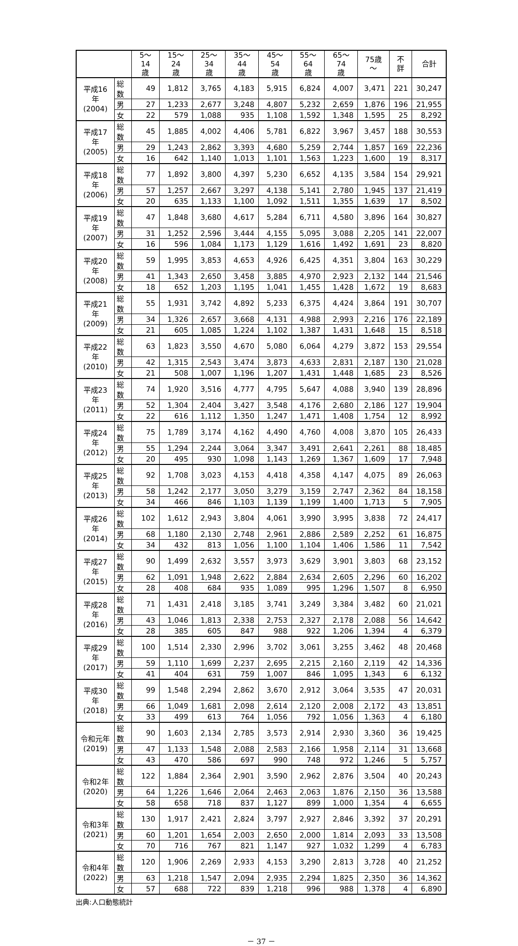| | | 5～14 歳 | 15～24 歳 | 25～34 歳 | 35～44 歳 | 45～54 歳 | 55～64 歳 | 65～74 歳 | 75歳～ | 不詳 | 合計 |
| --- | --- | --- | --- | --- | --- | --- | --- | --- | --- | --- | --- |
| 平成16年 (2004) | 総数 | 49 | 1,812 | 3,765 | 4,183 | 5,915 | 6,824 | 4,007 | 3,471 | 221 | 30,247 |
| | 男 | 27 | 1,233 | 2,677 | 3,248 | 4,807 | 5,232 | 2,659 | 1,876 | 196 | 21,955 |
| | 女 | 22 | 579 | 1,088 | 935 | 1,108 | 1,592 | 1,348 | 1,595 | 25 | 8,292 |
| 平成17年 (2005) | 総数 | 45 | 1,885 | 4,002 | 4,406 | 5,781 | 6,822 | 3,967 | 3,457 | 188 | 30,553 |
| | 男 | 29 | 1,243 | 2,862 | 3,393 | 4,680 | 5,259 | 2,744 | 1,857 | 169 | 22,236 |
| | 女 | 16 | 642 | 1,140 | 1,013 | 1,101 | 1,563 | 1,223 | 1,600 | 19 | 8,317 |
| 平成18年 (2006) | 総数 | 77 | 1,892 | 3,800 | 4,397 | 5,230 | 6,652 | 4,135 | 3,584 | 154 | 29,921 |
| | 男 | 57 | 1,257 | 2,667 | 3,297 | 4,138 | 5,141 | 2,780 | 1,945 | 137 | 21,419 |
| | 女 | 20 | 635 | 1,133 | 1,100 | 1,092 | 1,511 | 1,355 | 1,639 | 17 | 8,502 |
| 平成19年 (2007) | 総数 | 47 | 1,848 | 3,680 | 4,617 | 5,284 | 6,711 | 4,580 | 3,896 | 164 | 30,827 |
| | 男 | 31 | 1,252 | 2,596 | 3,444 | 4,155 | 5,095 | 3,088 | 2,205 | 141 | 22,007 |
| | 女 | 16 | 596 | 1,084 | 1,173 | 1,129 | 1,616 | 1,492 | 1,691 | 23 | 8,820 |
| 平成20年 (2008) | 総数 | 59 | 1,995 | 3,853 | 4,653 | 4,926 | 6,425 | 4,351 | 3,804 | 163 | 30,229 |
| | 男 | 41 | 1,343 | 2,650 | 3,458 | 3,885 | 4,970 | 2,923 | 2,132 | 144 | 21,546 |
| | 女 | 18 | 652 | 1,203 | 1,195 | 1,041 | 1,455 | 1,428 | 1,672 | 19 | 8,683 |
| 平成21年 (2009) | 総数 | 55 | 1,931 | 3,742 | 4,892 | 5,233 | 6,375 | 4,424 | 3,864 | 191 | 30,707 |
| | 男 | 34 | 1,326 | 2,657 | 3,668 | 4,131 | 4,988 | 2,993 | 2,216 | 176 | 22,189 |
| | 女 | 21 | 605 | 1,085 | 1,224 | 1,102 | 1,387 | 1,431 | 1,648 | 15 | 8,518 |
| 平成22年 (2010) | 総数 | 63 | 1,823 | 3,550 | 4,670 | 5,080 | 6,064 | 4,279 | 3,872 | 153 | 29,554 |
| | 男 | 42 | 1,315 | 2,543 | 3,474 | 3,873 | 4,633 | 2,831 | 2,187 | 130 | 21,028 |
| | 女 | 21 | 508 | 1,007 | 1,196 | 1,207 | 1,431 | 1,448 | 1,685 | 23 | 8,526 |
| 平成23年 (2011) | 総数 | 74 | 1,920 | 3,516 | 4,777 | 4,795 | 5,647 | 4,088 | 3,940 | 139 | 28,896 |
| | 男 | 52 | 1,304 | 2,404 | 3,427 | 3,548 | 4,176 | 2,680 | 2,186 | 127 | 19,904 |
| | 女 | 22 | 616 | 1,112 | 1,350 | 1,247 | 1,471 | 1,408 | 1,754 | 12 | 8,992 |
| 平成24年 (2012) | 総数 | 75 | 1,789 | 3,174 | 4,162 | 4,490 | 4,760 | 4,008 | 3,870 | 105 | 26,433 |
| | 男 | 55 | 1,294 | 2,244 | 3,064 | 3,347 | 3,491 | 2,641 | 2,261 | 88 | 18,485 |
| | 女 | 20 | 495 | 930 | 1,098 | 1,143 | 1,269 | 1,367 | 1,609 | 17 | 7,948 |
| 平成25年 (2013) | 総数 | 92 | 1,708 | 3,023 | 4,153 | 4,418 | 4,358 | 4,147 | 4,075 | 89 | 26,063 |
| | 男 | 58 | 1,242 | 2,177 | 3,050 | 3,279 | 3,159 | 2,747 | 2,362 | 84 | 18,158 |
| | 女 | 34 | 466 | 846 | 1,103 | 1,139 | 1,199 | 1,400 | 1,713 | 5 | 7,905 |
| 平成26年 (2014) | 総数 | 102 | 1,612 | 2,943 | 3,804 | 4,061 | 3,990 | 3,995 | 3,838 | 72 | 24,417 |
| | 男 | 68 | 1,180 | 2,130 | 2,748 | 2,961 | 2,886 | 2,589 | 2,252 | 61 | 16,875 |
| | 女 | 34 | 432 | 813 | 1,056 | 1,100 | 1,104 | 1,406 | 1,586 | 11 | 7,542 |
| 平成27年 (2015) | 総数 | 90 | 1,499 | 2,632 | 3,557 | 3,973 | 3,629 | 3,901 | 3,803 | 68 | 23,152 |
| | 男 | 62 | 1,091 | 1,948 | 2,622 | 2,884 | 2,634 | 2,605 | 2,296 | 60 | 16,202 |
| | 女 | 28 | 408 | 684 | 935 | 1,089 | 995 | 1,296 | 1,507 | 8 | 6,950 |
| 平成28年 (2016) | 総数 | 71 | 1,431 | 2,418 | 3,185 | 3,741 | 3,249 | 3,384 | 3,482 | 60 | 21,021 |
| | 男 | 43 | 1,046 | 1,813 | 2,338 | 2,753 | 2,327 | 2,178 | 2,088 | 56 | 14,642 |
| | 女 | 28 | 385 | 605 | 847 | 988 | 922 | 1,206 | 1,394 | 4 | 6,379 |
| 平成29年 (2017) | 総数 | 100 | 1,514 | 2,330 | 2,996 | 3,702 | 3,061 | 3,255 | 3,462 | 48 | 20,468 |
| | 男 | 59 | 1,110 | 1,699 | 2,237 | 2,695 | 2,215 | 2,160 | 2,119 | 42 | 14,336 |
| | 女 | 41 | 404 | 631 | 759 | 1,007 | 846 | 1,095 | 1,343 | 6 | 6,132 |
| 平成30年 (2018) | 総数 | 99 | 1,548 | 2,294 | 2,862 | 3,670 | 2,912 | 3,064 | 3,535 | 47 | 20,031 |
| | 男 | 66 | 1,049 | 1,681 | 2,098 | 2,614 | 2,120 | 2,008 | 2,172 | 43 | 13,851 |
| | 女 | 33 | 499 | 613 | 764 | 1,056 | 792 | 1,056 | 1,363 | 4 | 6,180 |
| 令和元年 (2019) | 総数 | 90 | 1,603 | 2,134 | 2,785 | 3,573 | 2,914 | 2,930 | 3,360 | 36 | 19,425 |
| | 男 | 47 | 1,133 | 1,548 | 2,088 | 2,583 | 2,166 | 1,958 | 2,114 | 31 | 13,668 |
| | 女 | 43 | 470 | 586 | 697 | 990 | 748 | 972 | 1,246 | 5 | 5,757 |
| 令和2年 (2020) | 総数 | 122 | 1,884 | 2,364 | 2,901 | 3,590 | 2,962 | 2,876 | 3,504 | 40 | 20,243 |
| | 男 | 64 | 1,226 | 1,646 | 2,064 | 2,463 | 2,063 | 1,876 | 2,150 | 36 | 13,588 |
| | 女 | 58 | 658 | 718 | 837 | 1,127 | 899 | 1,000 | 1,354 | 4 | 6,655 |
| 令和3年 (2021) | 総数 | 130 | 1,917 | 2,421 | 2,824 | 3,797 | 2,927 | 2,846 | 3,392 | 37 | 20,291 |
| | 男 | 60 | 1,201 | 1,654 | 2,003 | 2,650 | 2,000 | 1,814 | 2,093 | 33 | 13,508 |
| | 女 | 70 | 716 | 767 | 821 | 1,147 | 927 | 1,032 | 1,299 | 4 | 6,783 |
| 令和4年 (2022) | 総数 | 120 | 1,906 | 2,269 | 2,933 | 4,153 | 3,290 | 2,813 | 3,728 | 40 | 21,252 |
| | 男 | 63 | 1,218 | 1,547 | 2,094 | 2,935 | 2,294 | 1,825 | 2,350 | 36 | 14,362 |
| | 女 | 57 | 688 | 722 | 839 | 1,218 | 996 | 988 | 1,378 | 4 | 6,890 |
出典:人口動態統計
－ 37 －